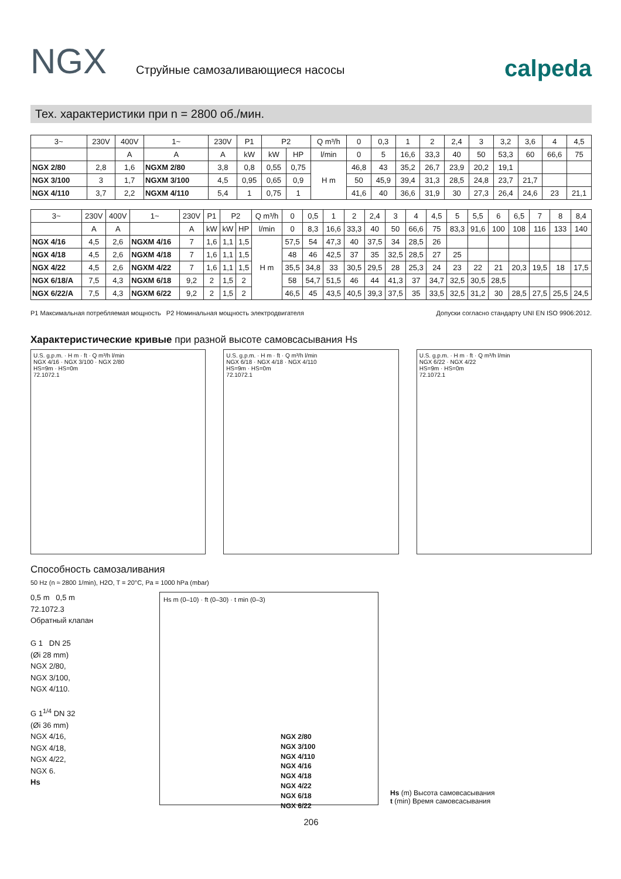NGX
Струйные самозаливающиеся насосы
calpeda
Тех. характеристики при n = 2800 об./мин.
| 3~ | 230V | 400V | 1~ | 230V | P1 | P2 | | Q m³/h | 0 | 0,3 | 1 | 2 | 2,4 | 3 | 3,2 | 3,6 | 4 | 4,5 |
| --- | --- | --- | --- | --- | --- | --- | --- | --- | --- | --- | --- | --- | --- | --- | --- | --- | --- | --- |
| | | A | A | A | kW | kW | HP | l/min | 0 | 5 | 16,6 | 33,3 | 40 | 50 | 53,3 | 60 | 66,6 | 75 |
| NGX 2/80 | 2,8 | 1,6 | NGXM 2/80 | 3,8 | 0,8 | 0,55 | 0,75 | H m | 46,8 | 43 | 35,2 | 26,7 | 23,9 | 20,2 | 19,1 | | | |
| NGX 3/100 | 3 | 1,7 | NGXM 3/100 | 4,5 | 0,95 | 0,65 | 0,9 | | 50 | 45,9 | 39,4 | 31,3 | 28,5 | 24,8 | 23,7 | 21,7 | | |
| NGX 4/110 | 3,7 | 2,2 | NGXM 4/110 | 5,4 | 1 | 0,75 | 1 | | 41,6 | 40 | 36,6 | 31,9 | 30 | 27,3 | 26,4 | 24,6 | 23 | 21,1 |
| 3~ | 230V | 400V | 1~ | 230V | P1 | P2 | | Q m³/h | 0 | 0,5 | 1 | 2 | 2,4 | 3 | 4 | 4,5 | 5 | 5,5 | 6 | 6,5 | 7 | 8 | 8,4 |
| --- | --- | --- | --- | --- | --- | --- | --- | --- | --- | --- | --- | --- | --- | --- | --- | --- | --- | --- | --- | --- | --- | --- | --- |
| | A | A | | A | kW | kW | HP | l/min | 0 | 8,3 | 16,6 | 33,3 | 40 | 50 | 66,6 | 75 | 83,3 | 91,6 | 100 | 108 | 116 | 133 | 140 |
| NGX 4/16 | 4,5 | 2,6 | NGXM 4/16 | 7 | 1,6 | 1,1 | 1,5 | H m | 57,5 | 54 | 47,3 | 40 | 37,5 | 34 | 28,5 | 26 | | | | | | | |
| NGX 4/18 | 4,5 | 2,6 | NGXM 4/18 | 7 | 1,6 | 1,1 | 1,5 | | 48 | 46 | 42,5 | 37 | 35 | 32,5 | 28,5 | 27 | 25 | | | | | | |
| NGX 4/22 | 4,5 | 2,6 | NGXM 4/22 | 7 | 1,6 | 1,1 | 1,5 | | 35,5 | 34,8 | 33 | 30,5 | 29,5 | 28 | 25,3 | 24 | 23 | 22 | 21 | 20,3 | 19,5 | 18 | 17,5 |
| NGX 6/18/A | 7,5 | 4,3 | NGXM 6/18 | 9,2 | 2 | 1,5 | 2 | | 58 | 54,7 | 51,5 | 46 | 44 | 41,3 | 37 | 34,7 | 32,5 | 30,5 | 28,5 | | | | |
| NGX 6/22/A | 7,5 | 4,3 | NGXM 6/22 | 9,2 | 2 | 1,5 | 2 | | 46,5 | 45 | 43,5 | 40,5 | 39,3 | 37,5 | 35 | 33,5 | 32,5 | 31,2 | 30 | 28,5 | 27,5 | 25,5 | 24,5 |
P1 Максимальная потребляемая мощность P2 Номинальная мощность электродвигателя Допуски согласно стандарту UNI EN ISO 9906:2012.
Характеристические кривые при разной высоте самовсасывания Hs
U.S. g.p.m. · H m · ft · Q m³/h l/min
NGX 4/16 · NGX 3/100 · NGX 2/80
HS=9m · HS=0m
72.1072.1
U.S. g.p.m. · H m · ft · Q m³/h l/min
NGX 6/18 · NGX 4/18 · NGX 4/110
HS=9m · HS=0m
72.1072.1
U.S. g.p.m. · H m · ft · Q m³/h l/min
NGX 6/22 · NGX 4/22
HS=9m · HS=0m
72.1072.1
Способность самозаливания
50 Hz (n ≈ 2800 1/min), H2O, T = 20°C, Pa = 1000 hPa (mbar)
0,5 m 0,5 m
72.1072.3
Обратный клапан
G 1 DN 25
(Øi 28 mm)
NGX 2/80,
NGX 3/100,
NGX 4/110.
G 1<sup>1/4</sup> DN 32
(Øi 36 mm)
NGX 4/16,
NGX 4/18,
NGX 4/22,
NGX 6.
Hs
Hs m (0–10) · ft (0–30) · t min (0–3)
NGX 2/80
NGX 3/100
NGX 4/110
NGX 4/16
NGX 4/18
NGX 4/22
NGX 6/18
NGX 6/22
Hs (m) Высота самовсасывания
t (min) Время самовсасывания
206